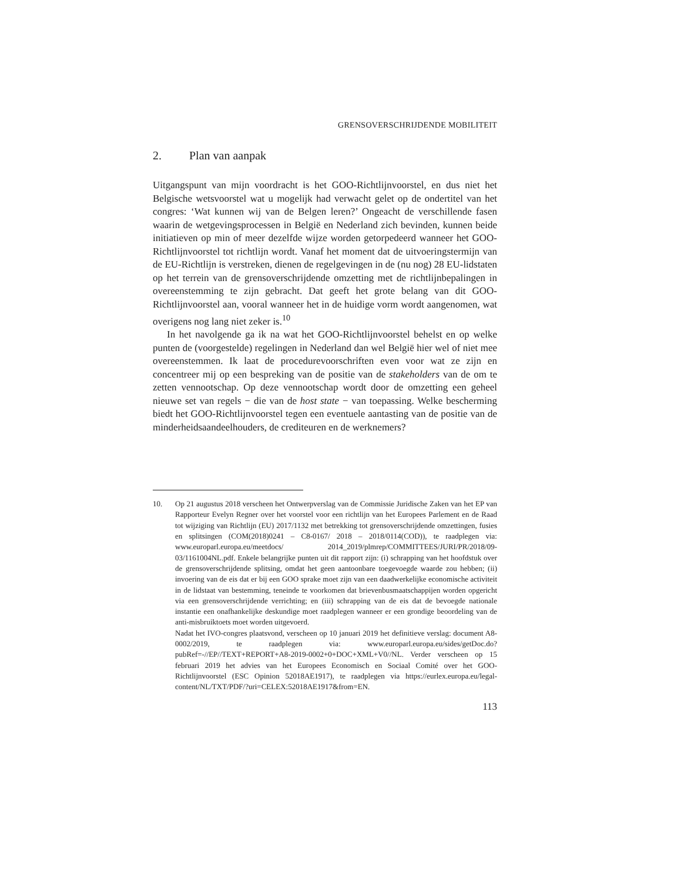GRENSOVERSCHRIJDENDE MOBILITEIT
2. Plan van aanpak
Uitgangspunt van mijn voordracht is het GOO-Richtlijnvoorstel, en dus niet het Belgische wetsvoorstel wat u mogelijk had verwacht gelet op de ondertitel van het congres: ‘Wat kunnen wij van de Belgen leren?’ Ongeacht de verschillende fasen waarin de wetgevingsprocessen in België en Nederland zich bevinden, kunnen beide initiatieven op min of meer dezelfde wijze worden getorpedeerd wanneer het GOO-Richtlijnvoorstel tot richtlijn wordt. Vanaf het moment dat de uitvoeringstermijn van de EU-Richtlijn is verstreken, dienen de regelgevingen in de (nu nog) 28 EU-lidstaten op het terrein van de grensoverschrijdende omzetting met de richtlijnbepalingen in overeenstemming te zijn gebracht. Dat geeft het grote belang van dit GOO-Richtlijnvoorstel aan, vooral wanneer het in de huidige vorm wordt aangenomen, wat overigens nog lang niet zeker is.<sup>10</sup>
In het navolgende ga ik na wat het GOO-Richtlijnvoorstel behelst en op welke punten de (voorgestelde) regelingen in Nederland dan wel België hier wel of niet mee overeenstemmen. Ik laat de procedurevoorschriften even voor wat ze zijn en concentreer mij op een bespreking van de positie van de stakeholders van de om te zetten vennootschap. Op deze vennootschap wordt door de omzetting een geheel nieuwe set van regels − die van de host state − van toepassing. Welke bescherming biedt het GOO-Richtlijnvoorstel tegen een eventuele aantasting van de positie van de minderheidsaandeelhouders, de crediteuren en de werknemers?
10.
Op 21 augustus 2018 verscheen het Ontwerpverslag van de Commissie Juridische Zaken van het EP van Rapporteur Evelyn Regner over het voorstel voor een richtlijn van het Europees Parlement en de Raad tot wijziging van Richtlijn (EU) 2017/1132 met betrekking tot grensoverschrijdende omzettingen, fusies en splitsingen (COM(2018)0241 – C8-0167/ 2018 – 2018/0114(COD)), te raadplegen via: www.europarl.europa.eu/meetdocs/ 2014_2019/plmrep/COMMITTEES/JURI/PR/2018/09-03/1161004NL.pdf. Enkele belangrijke punten uit dit rapport zijn: (i) schrapping van het hoofdstuk over de grensoverschrijdende splitsing, omdat het geen aantoonbare toegevoegde waarde zou hebben; (ii) invoering van de eis dat er bij een GOO sprake moet zijn van een daadwerkelijke economische activiteit in de lidstaat van bestemming, teneinde te voorkomen dat brievenbusmaatschappijen worden opgericht via een grensoverschrijdende verrichting; en (iii) schrapping van de eis dat de bevoegde nationale instantie een onafhankelijke deskundige moet raadplegen wanneer er een grondige beoordeling van de anti-misbruiktoets moet worden uitgevoerd.
Nadat het IVO-congres plaatsvond, verscheen op 10 januari 2019 het definitieve verslag: document A8-0002/2019, te raadplegen via: www.europarl.europa.eu/sides/getDoc.do? pubRef=-//EP//TEXT+REPORT+A8-2019-0002+0+DOC+XML+V0//NL. Verder verscheen op 15 februari 2019 het advies van het Europees Economisch en Sociaal Comité over het GOO-Richtlijnvoorstel (ESC Opinion 52018AE1917), te raadplegen via https://eurlex.europa.eu/legal-content/NL/TXT/PDF/?uri=CELEX:52018AE1917&from=EN.
113